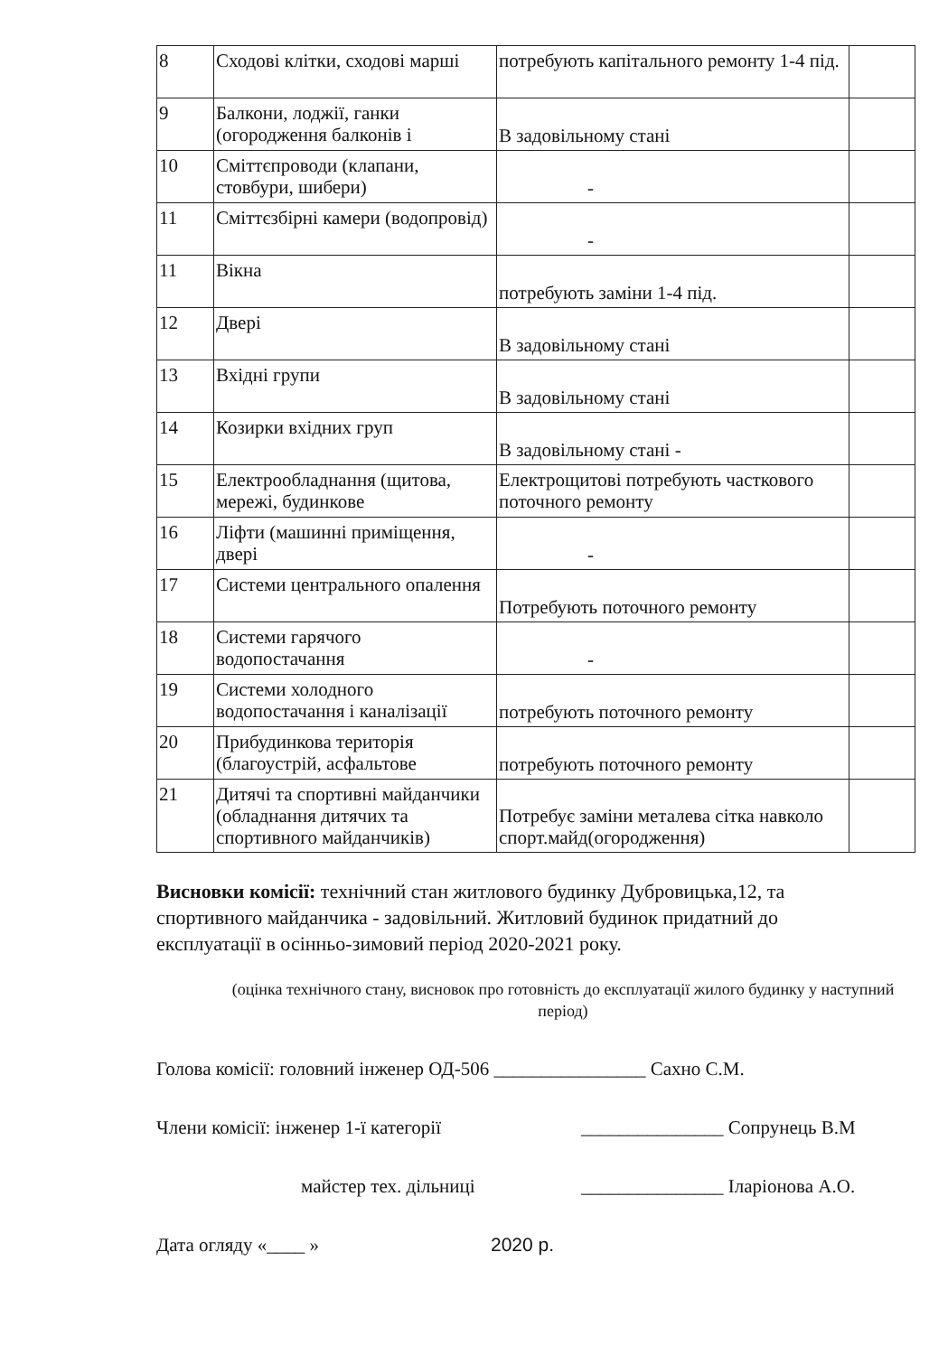| 8 | Сходові клітки, сходові марші | потребують капітального ремонту 1-4 під. | |
| 9 | Балкони, лоджії, ганки (огородження балконів і | В задовільному стані | |
| 10 | Сміттєпроводи (клапани, стовбури, шибери) | - | |
| 11 | Сміттєзбірні камери (водопровід) | - | |
| 11 | Вікна | потребують заміни 1-4 під. | |
| 12 | Двері | В задовільному стані | |
| 13 | Вхідні групи | В задовільному стані | |
| 14 | Козирки вхідних груп | В задовільному стані - | |
| 15 | Електрообладнання (щитова, мережі, будинкове | Електрощитові потребують часткового поточного ремонту | |
| 16 | Ліфти (машинні приміщення, двері | - | |
| 17 | Системи центрального опалення | Потребують поточного ремонту | |
| 18 | Системи гарячого водопостачання | - | |
| 19 | Системи холодного водопостачання і каналізації | потребують поточного ремонту | |
| 20 | Прибудинкова територія (благоустрій, асфальтове | потребують поточного ремонту | |
| 21 | Дитячі та спортивні майданчики (обладнання дитячих та спортивного майданчиків) | Потребує заміни металева сітка навколо спорт.майд(огородження) | |
Висновки комісії: технічний стан житлового будинку Дубровицька,12, та спортивного майданчика - задовільний. Житловий будинок придатний до експлуатації в осінньо-зимовий період 2020-2021 року.
(оцінка технічного стану, висновок про готовність до експлуатації жилого будинку у наступний період)
Голова комісії: головний інженер ОД-506 ________________ Сахно С.М.
Члени комісії: інженер 1-ї категорії _______________ Сопрунець В.М
майстер тех. дільниці _______________ Іларіонова А.О.
Дата огляду «____ » 2020 р.